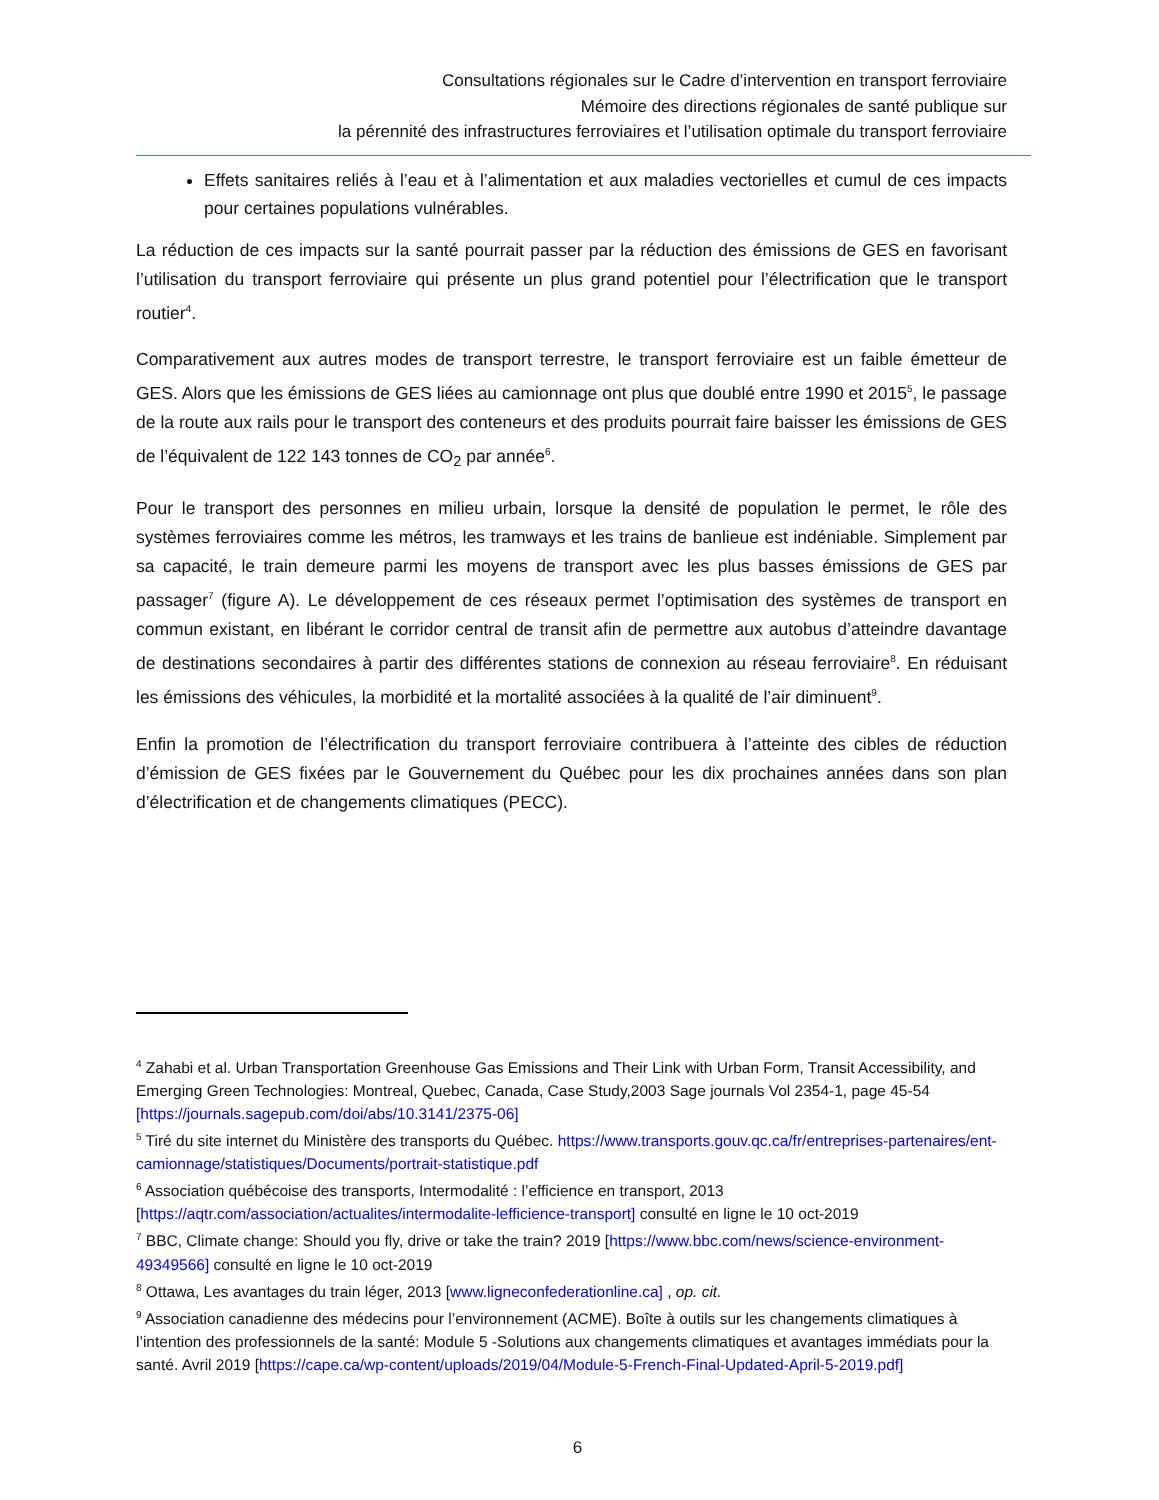Consultations régionales sur le Cadre d’intervention en transport ferroviaire
Mémoire des directions régionales de santé publique sur
la pérennité des infrastructures ferroviaires et l’utilisation optimale du transport ferroviaire
Effets sanitaires reliés à l’eau et à l’alimentation et aux maladies vectorielles et cumul de ces impacts pour certaines populations vulnérables.
La réduction de ces impacts sur la santé pourrait passer par la réduction des émissions de GES en favorisant l’utilisation du transport ferroviaire qui présente un plus grand potentiel pour l’électrification que le transport routier<sup>4</sup>.
Comparativement aux autres modes de transport terrestre, le transport ferroviaire est un faible émetteur de GES. Alors que les émissions de GES liées au camionnage ont plus que doublé entre 1990 et 2015<sup>5</sup>, le passage de la route aux rails pour le transport des conteneurs et des produits pourrait faire baisser les émissions de GES de l’équivalent de 122 143 tonnes de CO<sub>2</sub> par année<sup>6</sup>.
Pour le transport des personnes en milieu urbain, lorsque la densité de population le permet, le rôle des systèmes ferroviaires comme les métros, les tramways et les trains de banlieue est indéniable. Simplement par sa capacité, le train demeure parmi les moyens de transport avec les plus basses émissions de GES par passager<sup>7</sup> (figure A). Le développement de ces réseaux permet l’optimisation des systèmes de transport en commun existant, en libérant le corridor central de transit afin de permettre aux autobus d’atteindre davantage de destinations secondaires à partir des différentes stations de connexion au réseau ferroviaire<sup>8</sup>. En réduisant les émissions des véhicules, la morbidité et la mortalité associées à la qualité de l’air diminuent<sup>9</sup>.
Enfin la promotion de l’électrification du transport ferroviaire contribuera à l’atteinte des cibles de réduction d’émission de GES fixées par le Gouvernement du Québec pour les dix prochaines années dans son plan d’électrification et de changements climatiques (PECC).
<sup>4</sup> Zahabi et al. Urban Transportation Greenhouse Gas Emissions and Their Link with Urban Form, Transit Accessibility, and Emerging Green Technologies: Montreal, Quebec, Canada, Case Study,2003 Sage journals Vol 2354-1, page 45-54 [https://journals.sagepub.com/doi/abs/10.3141/2375-06]
<sup>5</sup> Tiré du site internet du Ministère des transports du Québec. https://www.transports.gouv.qc.ca/fr/entreprises-partenaires/ent-camionnage/statistiques/Documents/portrait-statistique.pdf
<sup>6</sup> Association québécoise des transports, Intermodalité : l’efficience en transport, 2013 [https://aqtr.com/association/actualites/intermodalite-lefficience-transport] consulté en ligne le 10 oct-2019
<sup>7</sup> BBC, Climate change: Should you fly, drive or take the train? 2019 [https://www.bbc.com/news/science-environment-49349566] consulté en ligne le 10 oct-2019
<sup>8</sup> Ottawa, Les avantages du train léger, 2013 [www.ligneconfederationline.ca] , op. cit.
<sup>9</sup> Association canadienne des médecins pour l’environnement (ACME). Boîte à outils sur les changements climatiques à l’intention des professionnels de la santé: Module 5 -Solutions aux changements climatiques et avantages immédiats pour la santé. Avril 2019 [https://cape.ca/wp-content/uploads/2019/04/Module-5-French-Final-Updated-April-5-2019.pdf]
6